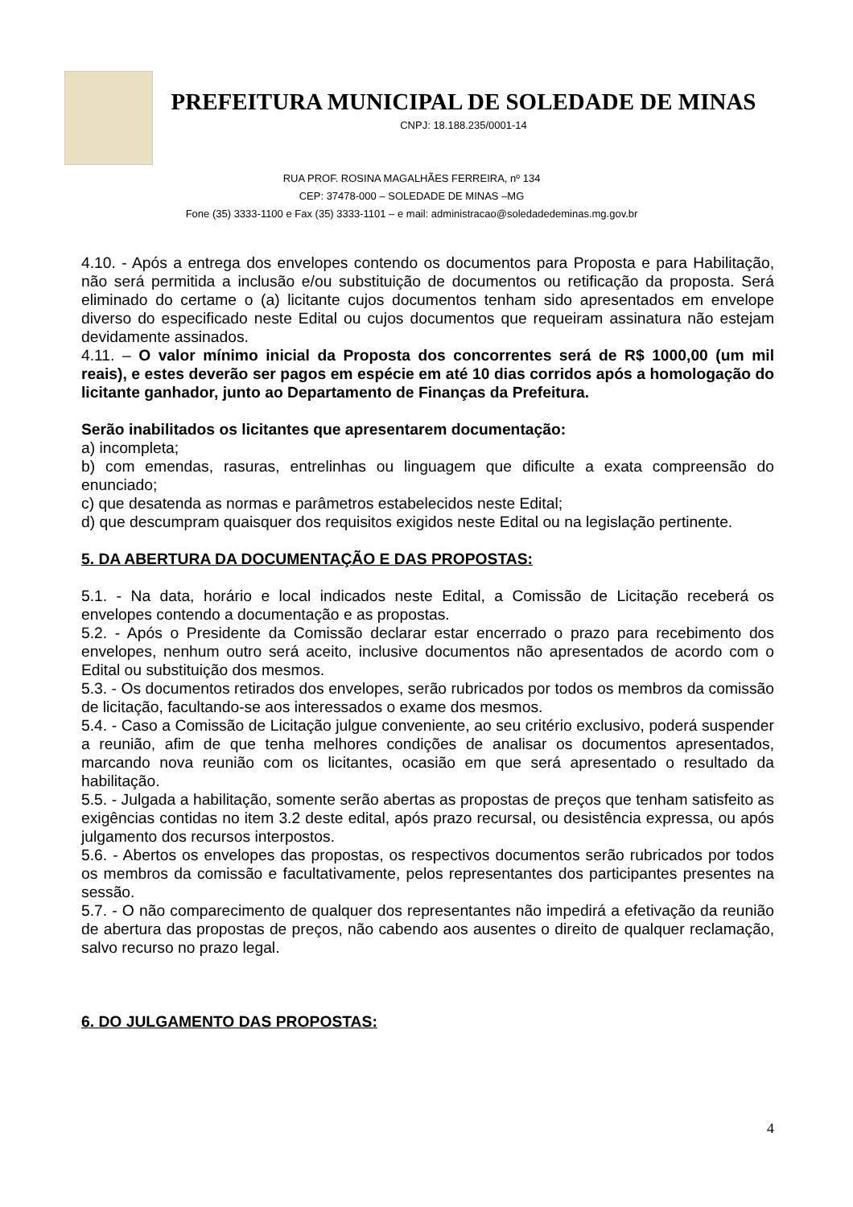PREFEITURA MUNICIPAL DE SOLEDADE DE MINAS
CNPJ: 18.188.235/0001-14
RUA PROF. ROSINA MAGALHÃES FERREIRA, nº 134
CEP: 37478-000 – SOLEDADE DE MINAS –MG
Fone (35) 3333-1100 e Fax (35) 3333-1101 – e mail: administracao@soledadedeminas.mg.gov.br
4.10. - Após a entrega dos envelopes contendo os documentos para Proposta e para Habilitação, não será permitida a inclusão e/ou substituição de documentos ou retificação da proposta. Será eliminado do certame o (a) licitante cujos documentos tenham sido apresentados em envelope diverso do especificado neste Edital ou cujos documentos que requeiram assinatura não estejam devidamente assinados.
4.11. – O valor mínimo inicial da Proposta dos concorrentes será de R$ 1000,00 (um mil reais), e estes deverão ser pagos em espécie em até 10 dias corridos após a homologação do licitante ganhador, junto ao Departamento de Finanças da Prefeitura.
Serão inabilitados os licitantes que apresentarem documentação:
a) incompleta;
b) com emendas, rasuras, entrelinhas ou linguagem que dificulte a exata compreensão do enunciado;
c) que desatenda as normas e parâmetros estabelecidos neste Edital;
d) que descumpram quaisquer dos requisitos exigidos neste Edital ou na legislação pertinente.
5. DA ABERTURA DA DOCUMENTAÇÃO E DAS PROPOSTAS:
5.1. - Na data, horário e local indicados neste Edital, a Comissão de Licitação receberá os envelopes contendo a documentação e as propostas.
5.2. - Após o Presidente da Comissão declarar estar encerrado o prazo para recebimento dos envelopes, nenhum outro será aceito, inclusive documentos não apresentados de acordo com o Edital ou substituição dos mesmos.
5.3. - Os documentos retirados dos envelopes, serão rubricados por todos os membros da comissão de licitação, facultando-se aos interessados o exame dos mesmos.
5.4. - Caso a Comissão de Licitação julgue conveniente, ao seu critério exclusivo, poderá suspender a reunião, afim de que tenha melhores condições de analisar os documentos apresentados, marcando nova reunião com os licitantes, ocasião em que será apresentado o resultado da habilitação.
5.5. - Julgada a habilitação, somente serão abertas as propostas de preços que tenham satisfeito as exigências contidas no item 3.2 deste edital, após prazo recursal, ou desistência expressa, ou após julgamento dos recursos interpostos.
5.6. - Abertos os envelopes das propostas, os respectivos documentos serão rubricados por todos os membros da comissão e facultativamente, pelos representantes dos participantes presentes na sessão.
5.7. - O não comparecimento de qualquer dos representantes não impedirá a efetivação da reunião de abertura das propostas de preços, não cabendo aos ausentes o direito de qualquer reclamação, salvo recurso no prazo legal.
6. DO JULGAMENTO DAS PROPOSTAS:
4